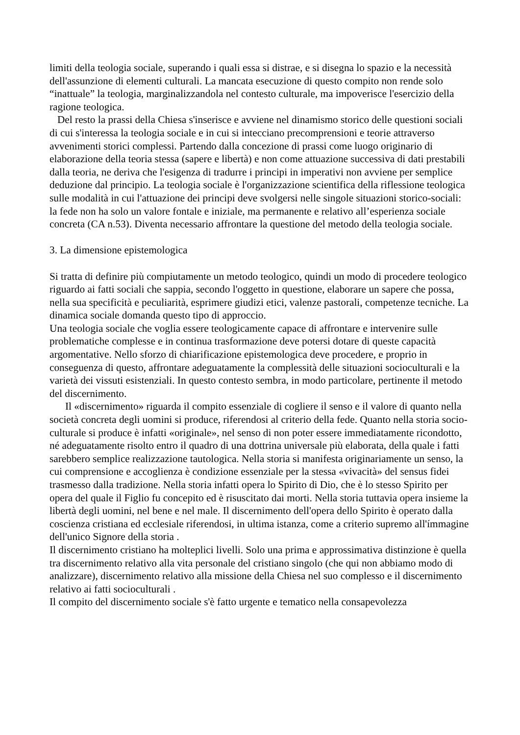limiti della teologia sociale, superando i quali essa si distrae, e si disegna lo spazio e la necessità dell'assunzione di elementi culturali. La mancata esecuzione di questo compito non rende solo “inattuale” la teologia, marginalizzandola nel contesto culturale, ma impoverisce l'esercizio della ragione teologica.
Del resto la prassi della Chiesa s'inserisce e avviene nel dinamismo storico delle questioni sociali di cui s'interessa la teologia sociale e in cui si intecciano precomprensioni e teorie attraverso avvenimenti storici complessi. Partendo dalla concezione di prassi come luogo originario di elaborazione della teoria stessa (sapere e libertà) e non come attuazione successiva di dati prestabili dalla teoria, ne deriva che l'esigenza di tradurre i principi in imperativi non avviene per semplice deduzione dal principio. La teologia sociale è l'organizzazione scientifica della riflessione teologica sulle modalità in cui l'attuazione dei principi deve svolgersi nelle singole situazioni storico-sociali: la fede non ha solo un valore fontale e iniziale, ma permanente e relativo all’esperienza sociale concreta (CA n.53). Diventa necessario affrontare la questione del metodo della teologia sociale.
3. La dimensione epistemologica
Si tratta di definire più compiutamente un metodo teologico, quindi un modo di procedere teologico riguardo ai fatti sociali che sappia, secondo l'oggetto in questione, elaborare un sapere che possa, nella sua specificità e peculiarità, esprimere giudizi etici, valenze pastorali, competenze tecniche. La dinamica sociale domanda questo tipo di approccio.
Una teologia sociale che voglia essere teologicamente capace di affrontare e intervenire sulle problematiche complesse e in continua trasformazione deve potersi dotare di queste capacità argomentative. Nello sforzo di chiarificazione epistemologica deve procedere, e proprio in conseguenza di questo, affrontare adeguatamente la complessità delle situazioni socioculturali e la varietà dei vissuti esistenziali. In questo contesto sembra, in modo particolare, pertinente il metodo del discernimento.
Il «discernimento» riguarda il compito essenziale di cogliere il senso e il valore di quanto nella società concreta degli uomini si produce, riferendosi al criterio della fede. Quanto nella storia socio-culturale si produce è infatti «originale», nel senso di non poter essere immediatamente ricondotto, né adeguatamente risolto entro il quadro di una dottrina universale più elaborata, della quale i fatti sarebbero semplice realizzazione tautologica. Nella storia si manifesta originariamente un senso, la cui comprensione e accoglienza è condizione essenziale per la stessa «vivacità» del sensus fidei trasmesso dalla tradizione. Nella storia infatti opera lo Spirito di Dio, che è lo stesso Spirito per opera del quale il Figlio fu concepito ed è risuscitato dai morti. Nella storia tuttavia opera insieme la libertà degli uomini, nel bene e nel male. Il discernimento dell'opera dello Spirito è operato dalla coscienza cristiana ed ecclesiale riferendosi, in ultima istanza, come a criterio supremo all'ímmagine dell'unico Signore della storia .
Il discernimento cristiano ha molteplici livelli. Solo una prima e approssimativa distinzione è quella tra discernimento relativo alla vita personale del cristiano singolo (che qui non abbiamo modo di analizzare), discernimento relativo alla missione della Chiesa nel suo complesso e il discernimento relativo ai fatti socioculturali .
Il compito del discernimento sociale s'è fatto urgente e tematico nella consapevolezza